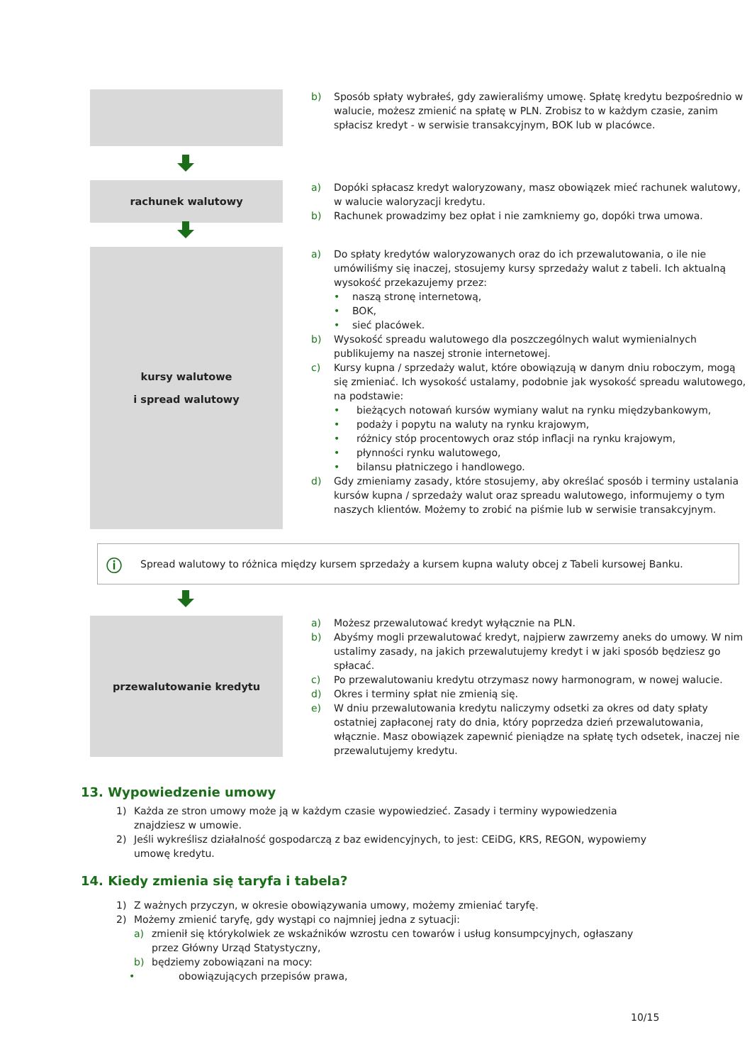b) Sposób spłaty wybrałeś, gdy zawieraliśmy umowę. Spłatę kredytu bezpośrednio w walucie, możesz zmienić na spłatę w PLN. Zrobisz to w każdym czasie, zanim spłacisz kredyt - w serwisie transakcyjnym, BOK lub w placówce.
rachunek walutowy
a) Dopóki spłacasz kredyt waloryzowany, masz obowiązek mieć rachunek walutowy, w walucie waloryzacji kredytu.
b) Rachunek prowadzimy bez opłat i nie zamkniemy go, dopóki trwa umowa.
kursy walutowe
i spread walutowy
a) Do spłaty kredytów waloryzowanych oraz do ich przewalutowania, o ile nie umówiliśmy się inaczej, stosujemy kursy sprzedaży walut z tabeli. Ich aktualną wysokość przekazujemy przez:
• naszą stronę internetową,
• BOK,
• sieć placówek.
b) Wysokość spreadu walutowego dla poszczególnych walut wymienialnych publikujemy na naszej stronie internetowej.
c) Kursy kupna / sprzedaży walut, które obowiązują w danym dniu roboczym, mogą się zmieniać. Ich wysokość ustalamy, podobnie jak wysokość spreadu walutowego, na podstawie:
• bieżących notowań kursów wymiany walut na rynku międzybankowym,
• podaży i popytu na waluty na rynku krajowym,
• różnicy stóp procentowych oraz stóp inflacji na rynku krajowym,
• płynności rynku walutowego,
• bilansu płatniczego i handlowego.
d) Gdy zmieniamy zasady, które stosujemy, aby określać sposób i terminy ustalania kursów kupna / sprzedaży walut oraz spreadu walutowego, informujemy o tym naszych klientów. Możemy to zrobić na piśmie lub w serwisie transakcyjnym.
ⓘ Spread walutowy to różnica między kursem sprzedaży a kursem kupna waluty obcej z Tabeli kursowej Banku.
przewalutowanie kredytu
a) Możesz przewalutować kredyt wyłącznie na PLN.
b) Abyśmy mogli przewalutować kredyt, najpierw zawrzemy aneks do umowy. W nim ustalimy zasady, na jakich przewalutujemy kredyt i w jaki sposób będziesz go spłacać.
c) Po przewalutowaniu kredytu otrzymasz nowy harmonogram, w nowej walucie.
d) Okres i terminy spłat nie zmienią się.
e) W dniu przewalutowania kredytu naliczymy odsetki za okres od daty spłaty ostatniej zapłaconej raty do dnia, który poprzedza dzień przewalutowania, włącznie. Masz obowiązek zapewnić pieniądze na spłatę tych odsetek, inaczej nie przewalutujemy kredytu.
13. Wypowiedzenie umowy
1) Każda ze stron umowy może ją w każdym czasie wypowiedzieć. Zasady i terminy wypowiedzenia znajdziesz w umowie.
2) Jeśli wykreślisz działalność gospodarczą z baz ewidencyjnych, to jest: CEiDG, KRS, REGON, wypowiemy umowę kredytu.
14. Kiedy zmienia się taryfa i tabela?
1) Z ważnych przyczyn, w okresie obowiązywania umowy, możemy zmieniać taryfę.
2) Możemy zmienić taryfę, gdy wystąpi co najmniej jedna z sytuacji:
a) zmienił się którykolwiek ze wskaźników wzrostu cen towarów i usług konsumpcyjnych, ogłaszany przez Główny Urząd Statystyczny,
b) będziemy zobowiązani na mocy:
• obowiązujących przepisów prawa,
10/15